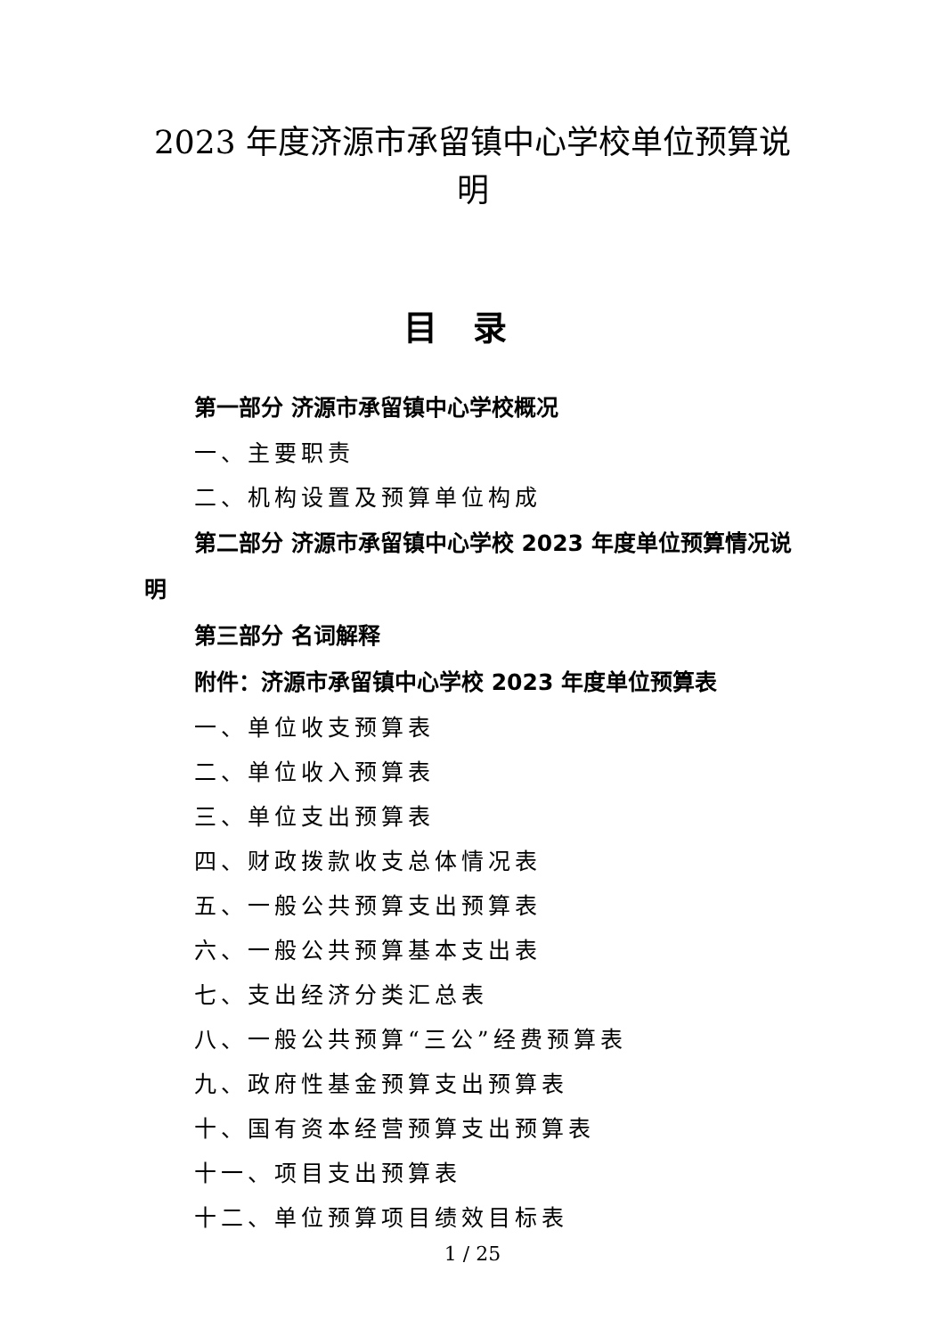2023 年度济源市承留镇中心学校单位预算说明
目录
第一部分 济源市承留镇中心学校概况
一、主要职责
二、机构设置及预算单位构成
第二部分 济源市承留镇中心学校 2023 年度单位预算情况说明
第三部分 名词解释
附件：济源市承留镇中心学校 2023 年度单位预算表
一、单位收支预算表
二、单位收入预算表
三、单位支出预算表
四、财政拨款收支总体情况表
五、一般公共预算支出预算表
六、一般公共预算基本支出表
七、支出经济分类汇总表
八、一般公共预算“三公”经费预算表
九、政府性基金预算支出预算表
十、国有资本经营预算支出预算表
十一、项目支出预算表
十二、单位预算项目绩效目标表
1 / 25